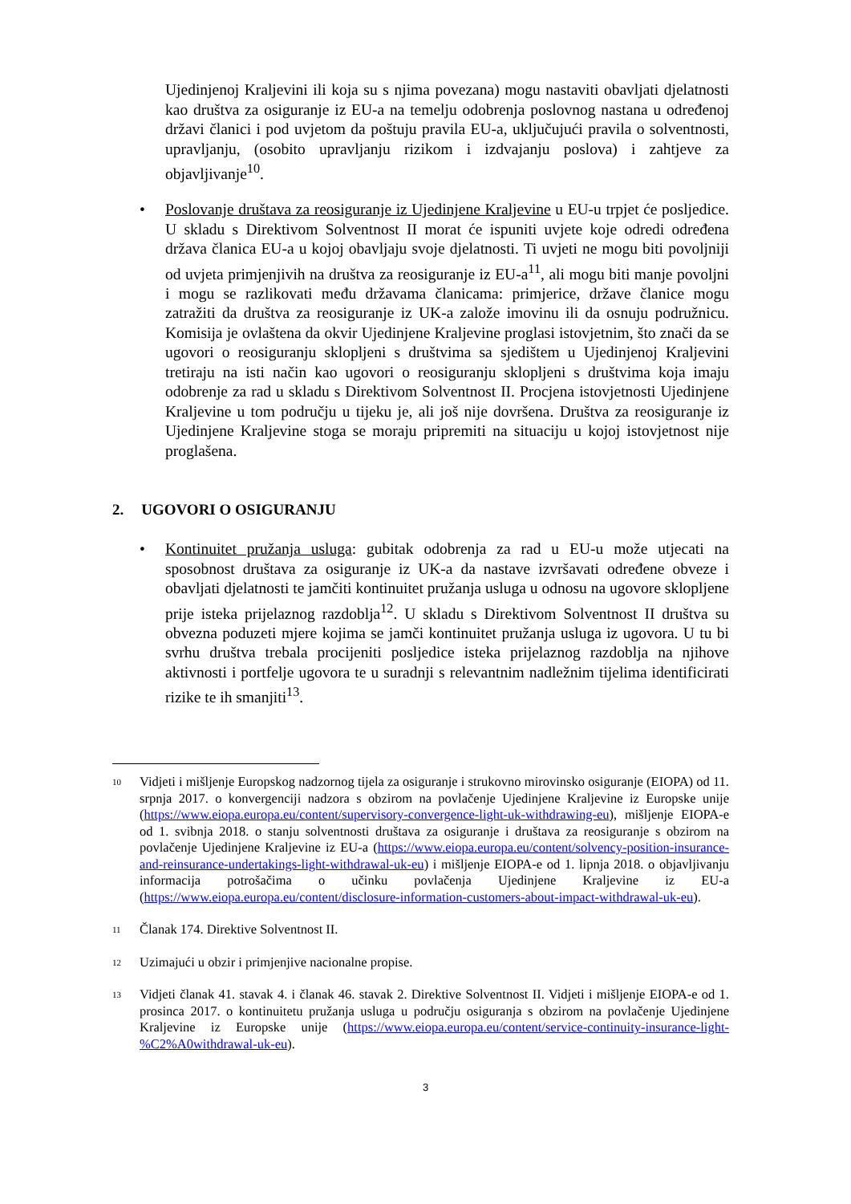Ujedinjenoj Kraljevini ili koja su s njima povezana) mogu nastaviti obavljati djelatnosti kao društva za osiguranje iz EU-a na temelju odobrenja poslovnog nastana u određenoj državi članici i pod uvjetom da poštuju pravila EU-a, uključujući pravila o solventnosti, upravljanju, (osobito upravljanju rizikom i izdvajanju poslova) i zahtjeve za objavljivanje<sup>10</sup>.
• Poslovanje društava za reosiguranje iz Ujedinjene Kraljevine u EU-u trpjet će posljedice. U skladu s Direktivom Solventnost II morat će ispuniti uvjete koje odredi određena država članica EU-a u kojoj obavljaju svoje djelatnosti. Ti uvjeti ne mogu biti povoljniji od uvjeta primjenjivih na društva za reosiguranje iz EU-a<sup>11</sup>, ali mogu biti manje povoljni i mogu se razlikovati među državama članicama: primjerice, države članice mogu zatražiti da društva za reosiguranje iz UK-a založe imovinu ili da osnuju podružnicu. Komisija je ovlaštena da okvir Ujedinjene Kraljevine proglasi istovjetnim, što znači da se ugovori o reosiguranju sklopljeni s društvima sa sjedištem u Ujedinjenoj Kraljevini tretiraju na isti način kao ugovori o reosiguranju sklopljeni s društvima koja imaju odobrenje za rad u skladu s Direktivom Solventnost II. Procjena istovjetnosti Ujedinjene Kraljevine u tom području u tijeku je, ali još nije dovršena. Društva za reosiguranje iz Ujedinjene Kraljevine stoga se moraju pripremiti na situaciju u kojoj istovjetnost nije proglašena.
2. UGOVORI O OSIGURANJU
• Kontinuitet pružanja usluga: gubitak odobrenja za rad u EU-u može utjecati na sposobnost društava za osiguranje iz UK-a da nastave izvršavati određene obveze i obavljati djelatnosti te jamčiti kontinuitet pružanja usluga u odnosu na ugovore sklopljene prije isteka prijelaznog razdoblja<sup>12</sup>. U skladu s Direktivom Solventnost II društva su obvezna poduzeti mjere kojima se jamči kontinuitet pružanja usluga iz ugovora. U tu bi svrhu društva trebala procijeniti posljedice isteka prijelaznog razdoblja na njihove aktivnosti i portfelje ugovora te u suradnji s relevantnim nadležnim tijelima identificirati rizike te ih smanjiti<sup>13</sup>.
10 Vidjeti i mišljenje Europskog nadzornog tijela za osiguranje i strukovno mirovinsko osiguranje (EIOPA) od 11. srpnja 2017. o konvergenciji nadzora s obzirom na povlačenje Ujedinjene Kraljevine iz Europske unije (https://www.eiopa.europa.eu/content/supervisory-convergence-light-uk-withdrawing-eu), mišljenje EIOPA-e od 1. svibnja 2018. o stanju solventnosti društava za osiguranje i društava za reosiguranje s obzirom na povlačenje Ujedinjene Kraljevine iz EU-a (https://www.eiopa.europa.eu/content/solvency-position-insurance-and-reinsurance-undertakings-light-withdrawal-uk-eu) i mišljenje EIOPA-e od 1. lipnja 2018. o objavljivanju informacija potrošačima o učinku povlačenja Ujedinjene Kraljevine iz EU-a (https://www.eiopa.europa.eu/content/disclosure-information-customers-about-impact-withdrawal-uk-eu).
11 Članak 174. Direktive Solventnost II.
12 Uzimajući u obzir i primjenjive nacionalne propise.
13 Vidjeti članak 41. stavak 4. i članak 46. stavak 2. Direktive Solventnost II. Vidjeti i mišljenje EIOPA-e od 1. prosinca 2017. o kontinuitetu pružanja usluga u području osiguranja s obzirom na povlačenje Ujedinjene Kraljevine iz Europske unije (https://www.eiopa.europa.eu/content/service-continuity-insurance-light-%C2%A0withdrawal-uk-eu).
3